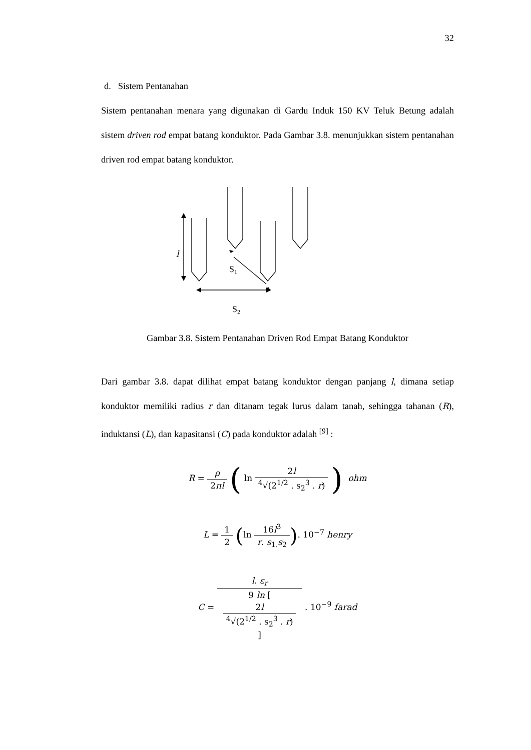32
d. Sistem Pentanahan
Sistem pentanahan menara yang digunakan di Gardu Induk 150 KV Teluk Betung adalah sistem driven rod empat batang konduktor. Pada Gambar 3.8. menunjukkan sistem pentanahan driven rod empat batang konduktor.
l
S1
S2
Gambar 3.8. Sistem Pentanahan Driven Rod Empat Batang Konduktor
Dari gambar 3.8. dapat dilihat empat batang konduktor dengan panjang l, dimana setiap konduktor memiliki radius r dan ditanam tegak lurus dalam tanah, sehingga tahanan (R), induktansi (L), dan kapasitansi (C) pada konduktor adalah <sup>[9]</sup> :
R = ρ 2πl ( ln 2l <sup>4</sup>√(2<sup>1/2</sup> . s<sub>2</sub><sup>3</sup> . r) ) ohm
L = 1 2 (ln 16l<sup>3</sup> r. s<sub>1.</sub>s<sub>2</sub>). 10<sup>−7</sup> henry
C = l. ε<sub>r</sub> 9 ln [
2l
<sup>4</sup>√(2<sup>1/2</sup> . s<sub>2</sub><sup>3</sup> . r)
] . 10<sup>−9</sup> farad